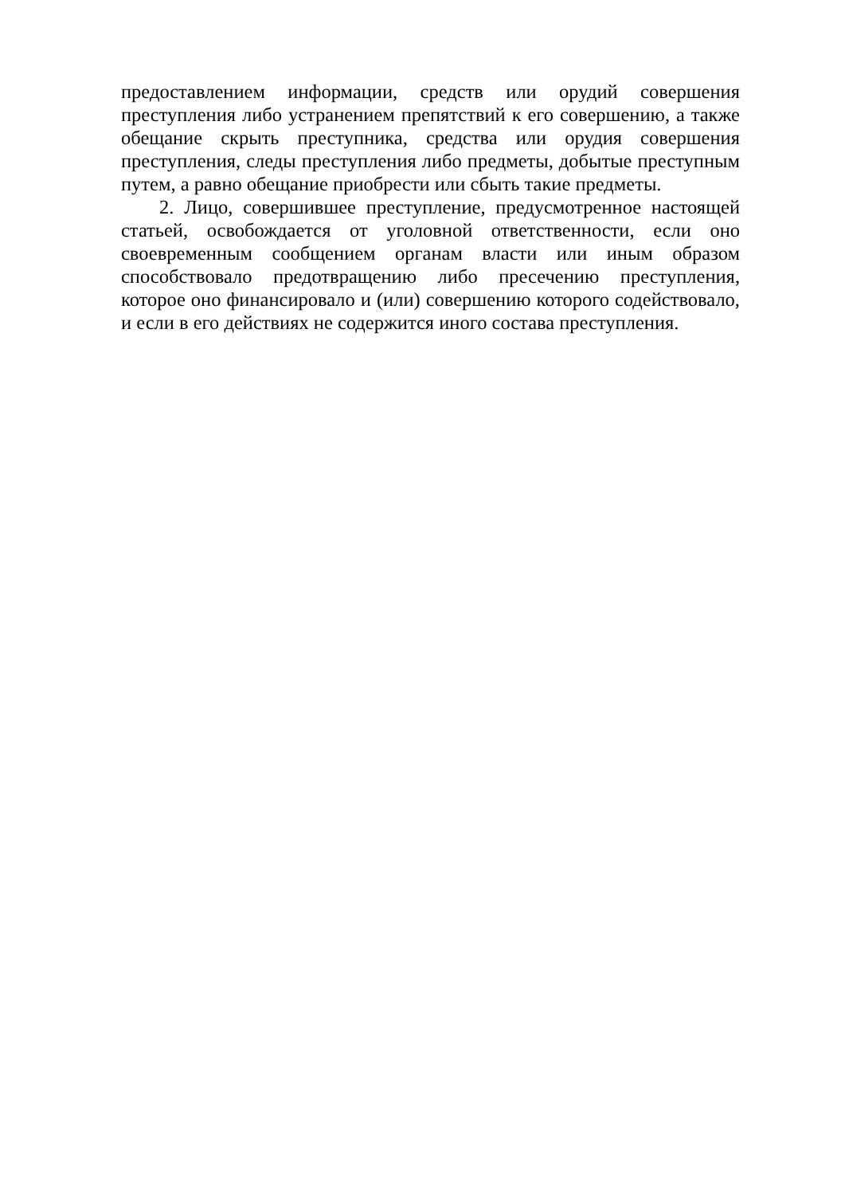предоставлением информации, средств или орудий совершения преступления либо устранением препятствий к его совершению, а также обещание скрыть преступника, средства или орудия совершения преступления, следы преступления либо предметы, добытые преступным путем, а равно обещание приобрести или сбыть такие предметы.
2. Лицо, совершившее преступление, предусмотренное настоящей статьей, освобождается от уголовной ответственности, если оно своевременным сообщением органам власти или иным образом способствовало предотвращению либо пресечению преступления, которое оно финансировало и (или) совершению которого содействовало, и если в его действиях не содержится иного состава преступления.